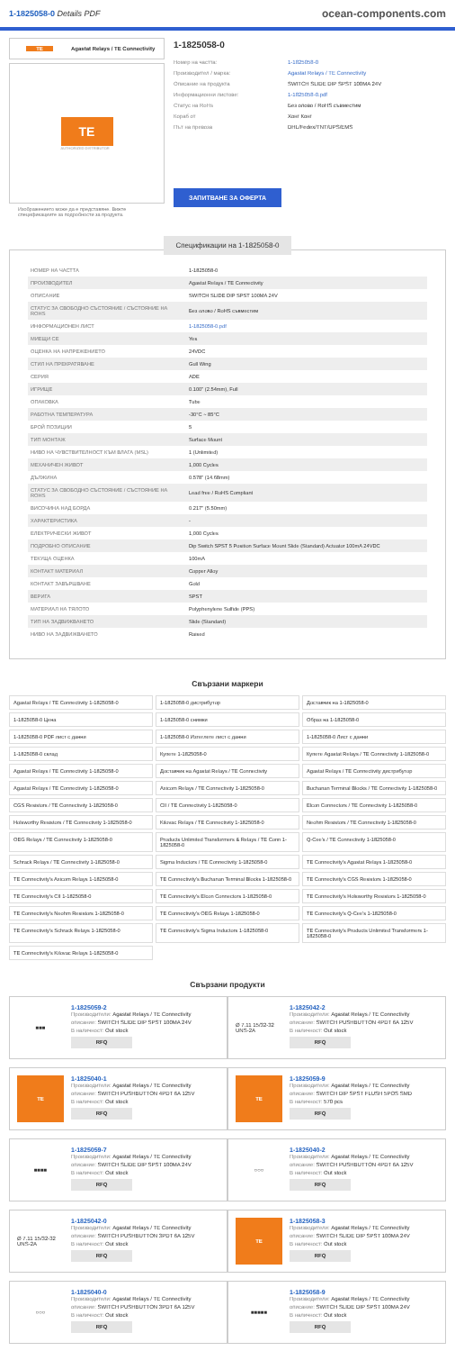1-1825058-0 Details PDF
ocean-components.com
TE
Agastat Relays / TE Connectivity
TE
AUTHORIZED DISTRIBUTOR
Изображението може да е представяне. Вижте спецификациите за подробности за продукта.
1-1825058-0
Номер на частта: 1-1825058-0
Производител / марка: Agastat Relays / TE Connectivity
Описание на продукта SWITCH SLIDE DIP SPST 100MA 24V
Информационни листове: 1-1825058-0.pdf
Статус на RoHs Без олово / RoHS съвместим
Кораб от Хонг Конг
Път на превоза DHL/Fedex/TNT/UPS/EMS
ЗАПИТВАНЕ ЗА ОФЕРТА
Спецификации на 1-1825058-0
| НОМЕР НА ЧАСТТА | 1-1825058-0 |
| ПРОИЗВОДИТЕЛ | Agastat Relays / TE Connectivity |
| ОПИСАНИЕ | SWITCH SLIDE DIP SPST 100MA 24V |
| СТАТУС ЗА СВОБОДНО СЪСТОЯНИЕ / СЪСТОЯНИЕ НА ROHS | Без олово / RoHS съвместим |
| ИНФОРМАЦИОНЕН ЛИСТ | 1-1825058-0.pdf |
| МИЕЩИ СЕ | Yes |
| ОЦЕНКА НА НАПРЕЖЕНИЕТО | 24VDC |
| СТИЛ НА ПРЕКРАТЯВАНЕ | Gull Wing |
| СЕРИЯ | ADE |
| ИГРИЩЕ | 0.100" (2.54mm), Full |
| ОПАКОВКА | Tube |
| РАБОТНА ТЕМПЕРАТУРА | -30°C ~ 85°C |
| БРОЙ ПОЗИЦИИ | 5 |
| ТИП МОНТАЖ | Surface Mount |
| НИВО НА ЧУВСТВИТЕЛНОСТ КЪМ ВЛАГА (MSL) | 1 (Unlimited) |
| МЕХАНИЧЕН ЖИВОТ | 1,000 Cycles |
| ДЪЛЖИНА | 0.578" (14.68mm) |
| СТАТУС ЗА СВОБОДНО СЪСТОЯНИЕ / СЪСТОЯНИЕ НА ROHS | Lead free / RoHS Compliant |
| ВИСОЧИНА НАД БОРДА | 0.217" (5.50mm) |
| ХАРАКТЕРИСТИКА | - |
| ЕЛЕКТРИЧЕСКИ ЖИВОТ | 1,000 Cycles |
| ПОДРОБНО ОПИСАНИЕ | Dip Switch SPST 5 Position Surface Mount Slide (Standard) Actuator 100mA 24VDC |
| ТЕКУЩА ОЦЕНКА | 100mA |
| КОНТАКТ МАТЕРИАЛ | Copper Alloy |
| КОНТАКТ ЗАВЪРШВАНЕ | Gold |
| ВЕРИГА | SPST |
| МАТЕРИАЛ НА ТЯЛОТО | Polyphenylene Sulfide (PPS) |
| ТИП НА ЗАДВИЖВАНЕТО | Slide (Standard) |
| НИВО НА ЗАДВИЖВАНЕТО | Raised |
Свързани маркери
Agastat Relays / TE Connectivity 1-1825058-0
1-1825058-0 дистрибутор
Доставчик на 1-1825058-0
1-1825058-0 Цена
1-1825058-0 снимки
Образ на 1-1825058-0
1-1825058-0 PDF лист с данни
1-1825058-0 Изтеглете лист с данни
1-1825058-0 Лист с данни
1-1825058-0 склад
Купете 1-1825058-0
Купете Agastat Relays / TE Connectivity 1-1825058-0
Agastat Relays / TE Connectivity 1-1825058-0
Доставчик на Agastat Relays / TE Connectivity
Agastat Relays / TE Connectivity дистрибутор
Agastat Relays / TE Connectivity 1-1825058-0
Axicom Relays / TE Connectivity 1-1825058-0
Buchanan Terminal Blocks / TE Connectivity 1-1825058-0
CGS Resistors / TE Connectivity 1-1825058-0
CII / TE Connectivity 1-1825058-0
Elcon Connectors / TE Connectivity 1-1825058-0
Holsworthy Resistors / TE Connectivity 1-1825058-0
Kilovac Relays / TE Connectivity 1-1825058-0
Neohm Resistors / TE Connectivity 1-1825058-0
OEG Relays / TE Connectivity 1-1825058-0
Products Unlimited Transformers & Relays / TE Conn 1-1825058-0
Q-Cee's / TE Connectivity 1-1825058-0
Schrack Relays / TE Connectivity 1-1825058-0
Sigma Inductors / TE Connectivity 1-1825058-0
TE Connectivity's Agastat Relays 1-1825058-0
TE Connectivity's Axicom Relays 1-1825058-0
TE Connectivity's Buchanan Terminal Blocks 1-1825058-0
TE Connectivity's CGS Resistors 1-1825058-0
TE Connectivity's CII 1-1825058-0
TE Connectivity's Elcon Connectors 1-1825058-0
TE Connectivity's Holsworthy Resistors 1-1825058-0
TE Connectivity's Neohm Resistors 1-1825058-0
TE Connectivity's OEG Relays 1-1825058-0
TE Connectivity's Q-Cee's 1-1825058-0
TE Connectivity's Schrack Relays 1-1825058-0
TE Connectivity's Sigma Inductors 1-1825058-0
TE Connectivity's Products Unlimited Transformers 1-1825058-0
TE Connectivity's Kilovac Relays 1-1825058-0
Свързани продукти
■■■
1-1825059-2
Производители: Agastat Relays / TE Connectivity
описание: SWITCH SLIDE DIP SPST 100MA 24V
В наличност: Out stock
RFQ
Ø 7.11 15/32-32 UNS-2A
1-1825042-2
Производители: Agastat Relays / TE Connectivity
описание: SWITCH PUSHBUTTON 4PDT 6A 125V
В наличност: Out stock
RFQ
TE
1-1825040-1
Производители: Agastat Relays / TE Connectivity
описание: SWITCH PUSHBUTTON 4PDT 6A 125V
В наличност: Out stock
RFQ
TE
1-1825059-9
Производители: Agastat Relays / TE Connectivity
описание: SWITCH DIP SPST FLUSH 5POS SMD
В наличност: 570 pcs
RFQ
■■■■
1-1825059-7
Производители: Agastat Relays / TE Connectivity
описание: SWITCH SLIDE DIP SPST 100MA 24V
В наличност: Out stock
RFQ
○○○
1-1825040-2
Производители: Agastat Relays / TE Connectivity
описание: SWITCH PUSHBUTTON 4PDT 6A 125V
В наличност: Out stock
RFQ
Ø 7.11 15/32-32 UNS-2A
1-1825042-0
Производители: Agastat Relays / TE Connectivity
описание: SWITCH PUSHBUTTON 3PDT 6A 125V
В наличност: Out stock
RFQ
TE
1-1825058-3
Производители: Agastat Relays / TE Connectivity
описание: SWITCH SLIDE DIP SPST 100MA 24V
В наличност: Out stock
RFQ
○○○
1-1825040-0
Производители: Agastat Relays / TE Connectivity
описание: SWITCH PUSHBUTTON 3PDT 6A 125V
В наличност: Out stock
RFQ
■■■■■
1-1825058-9
Производители: Agastat Relays / TE Connectivity
описание: SWITCH SLIDE DIP SPST 100MA 24V
В наличност: Out stock
RFQ